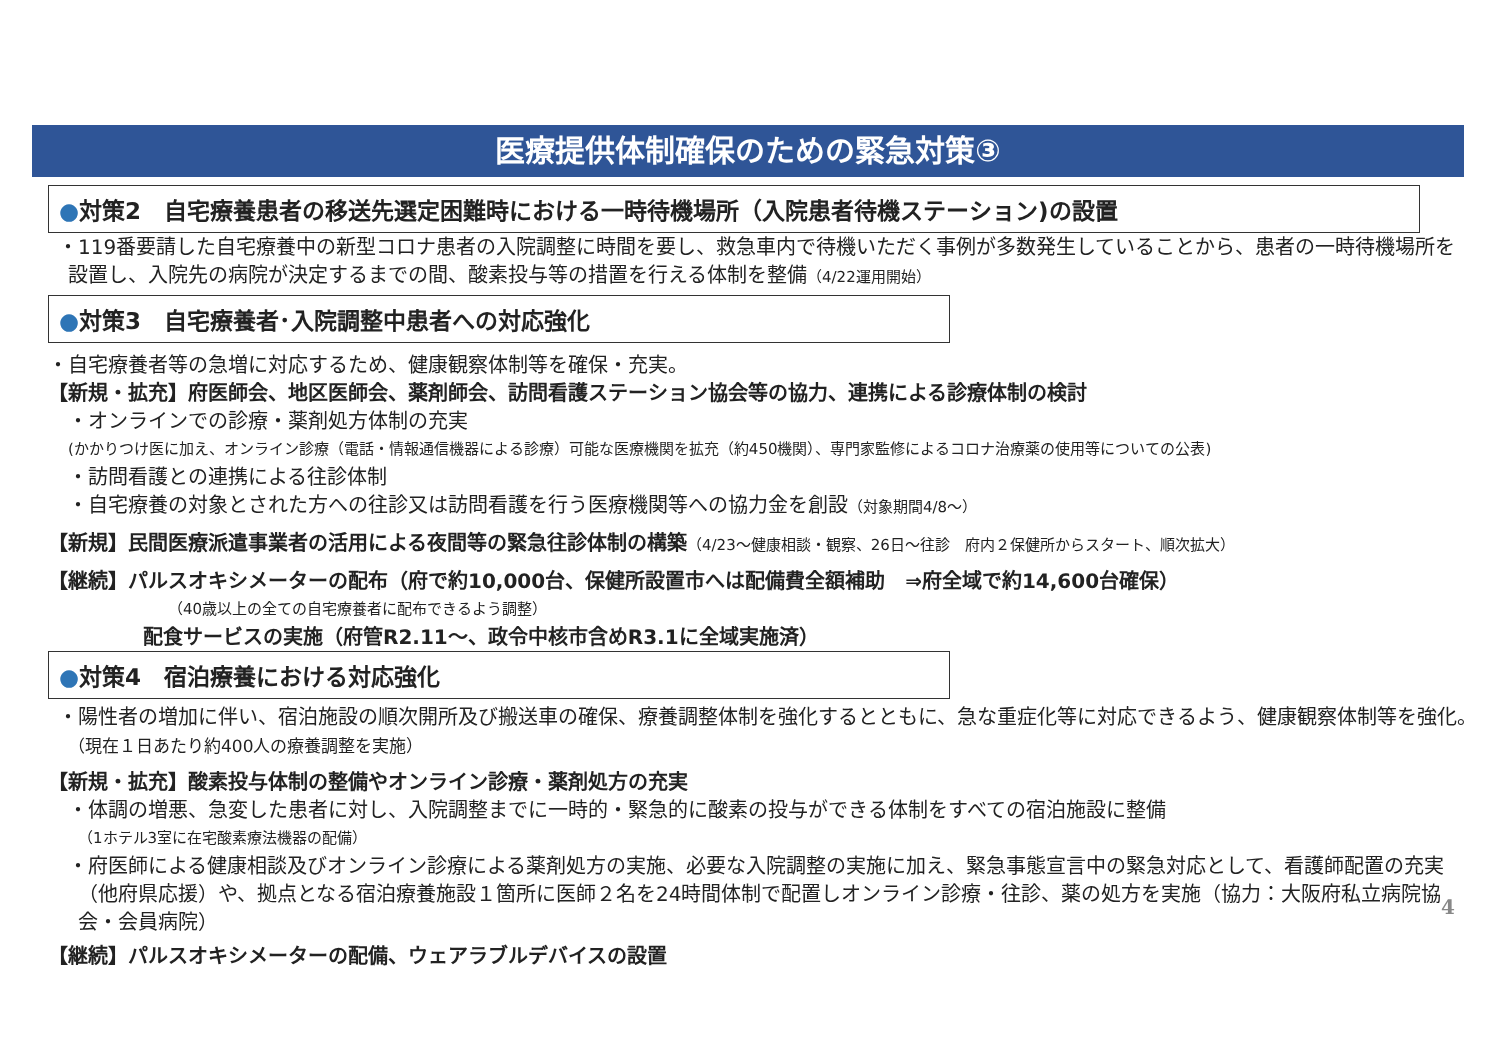医療提供体制確保のための緊急対策③
●対策2　自宅療養患者の移送先選定困難時における一時待機場所（入院患者待機ステーション)の設置
・119番要請した自宅療養中の新型コロナ患者の入院調整に時間を要し、救急車内で待機いただく事例が多数発生していることから、患者の一時待機場所を設置し、入院先の病院が決定するまでの間、酸素投与等の措置を行える体制を整備（4/22運用開始）
●対策3　自宅療養者･入院調整中患者への対応強化
・自宅療養者等の急増に対応するため、健康観察体制等を確保・充実。
【新規・拡充】府医師会、地区医師会、薬剤師会、訪問看護ステーション協会等の協力、連携による診療体制の検討
・オンラインでの診療・薬剤処方体制の充実
(かかりつけ医に加え、オンライン診療（電話・情報通信機器による診療）可能な医療機関を拡充（約450機関）、専門家監修によるコロナ治療薬の使用等についての公表)
・訪問看護との連携による往診体制
・自宅療養の対象とされた方への往診又は訪問看護を行う医療機関等への協力金を創設（対象期間4/8～）
【新規】民間医療派遣事業者の活用による夜間等の緊急往診体制の構築（4/23～健康相談・観察、26日～往診　府内２保健所からスタート、順次拡大）
【継続】パルスオキシメーターの配布（府で約10,000台、保健所設置市へは配備費全額補助　⇒府全域で約14,600台確保）
（40歳以上の全ての自宅療養者に配布できるよう調整）
配食サービスの実施（府管R2.11～、政令中核市含めR3.1に全域実施済）
●対策4　宿泊療養における対応強化
・陽性者の増加に伴い、宿泊施設の順次開所及び搬送車の確保、療養調整体制を強化するとともに、急な重症化等に対応できるよう、健康観察体制等を強化。　　　　　　　　（現在１日あたり約400人の療養調整を実施）
【新規・拡充】酸素投与体制の整備やオンライン診療・薬剤処方の充実
・体調の増悪、急変した患者に対し、入院調整までに一時的・緊急的に酸素の投与ができる体制をすべての宿泊施設に整備
（1ホテル3室に在宅酸素療法機器の配備）
・府医師による健康相談及びオンライン診療による薬剤処方の実施、必要な入院調整の実施に加え、緊急事態宣言中の緊急対応として、看護師配置の充実（他府県応援）や、拠点となる宿泊療養施設１箇所に医師２名を24時間体制で配置しオンライン診療・往診、薬の処方を実施（協力：大阪府私立病院協会・会員病院）
【継続】パルスオキシメーターの配備、ウェアラブルデバイスの設置
4